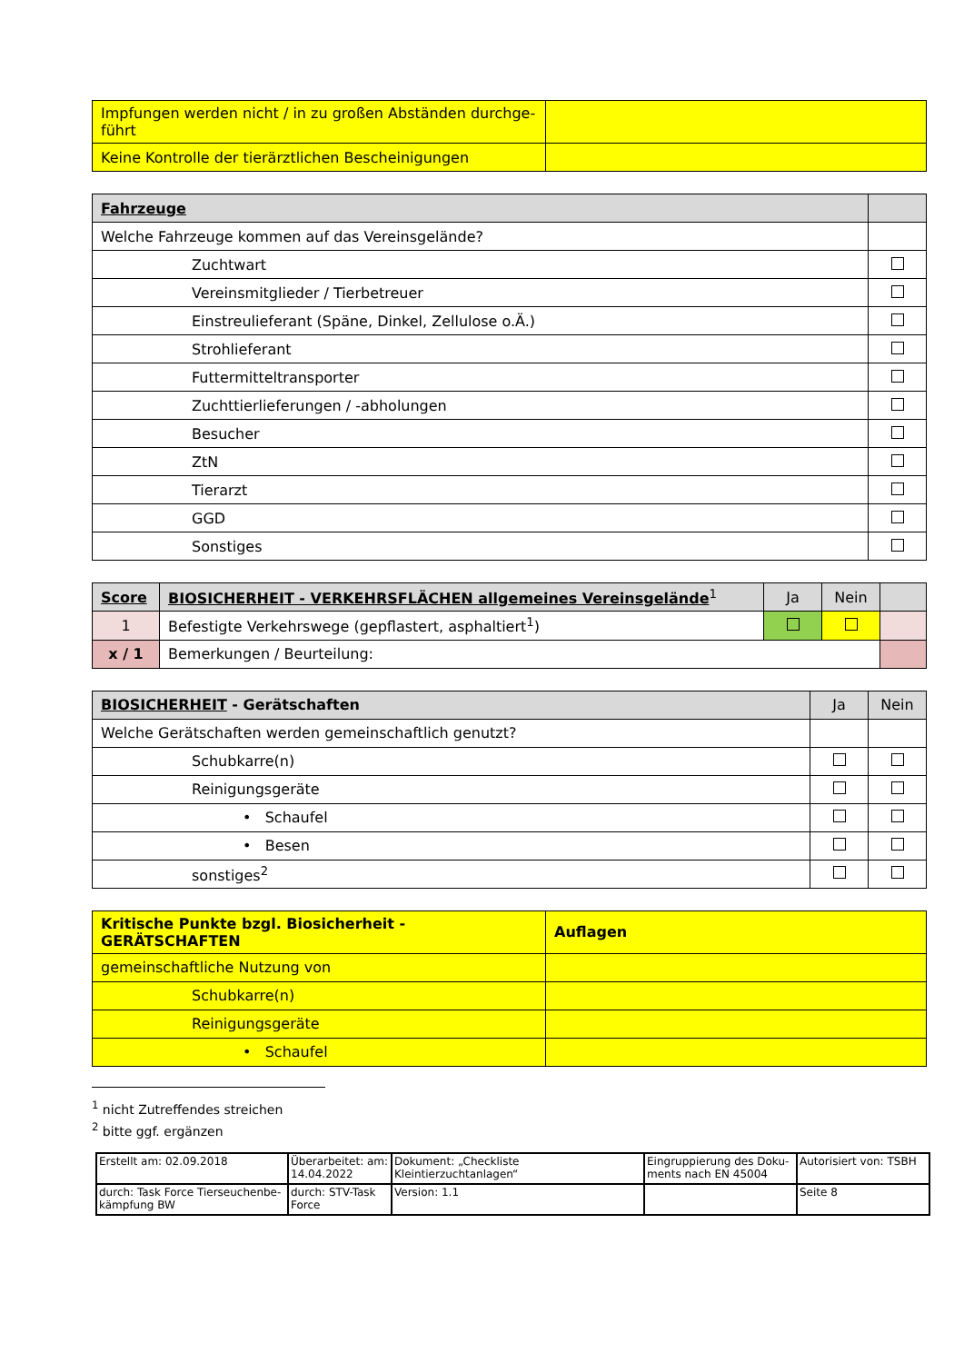| Impfungen werden nicht / in zu großen Abständen durchge-führt | |
| Keine Kontrolle der tierärztlichen Bescheinigungen | |
| Fahrzeuge | |
| Welche Fahrzeuge kommen auf das Vereinsgelände? | |
| Zuchtwart | |
| Vereinsmitglieder / Tierbetreuer | |
| Einstreulieferant (Späne, Dinkel, Zellulose o.Ä.) | |
| Strohlieferant | |
| Futtermitteltransporter | |
| Zuchttierlieferungen / -abholungen | |
| Besucher | |
| ZtN | |
| Tierarzt | |
| GGD | |
| Sonstiges | |
| Score | BIOSICHERHEIT - VERKEHRSFLÄCHEN allgemeines Vereinsgelände<sup>1</sup> | Ja | Nein | |
| 1 | Befestigte Verkehrswege (gepflastert, asphaltiert<sup>1</sup>) | | | |
| x / 1 | Bemerkungen / Beurteilung: | | | |
| BIOSICHERHEIT - Gerätschaften | Ja | Nein |
| Welche Gerätschaften werden gemeinschaftlich genutzt? | | |
| Schubkarre(n) | | |
| Reinigungsgeräte | | |
| • Schaufel | | |
| • Besen | | |
| sonstiges<sup>2</sup> | | |
| Kritische Punkte bzgl. Biosicherheit - GERÄTSCHAFTEN | Auflagen |
| gemeinschaftliche Nutzung von | |
| Schubkarre(n) | |
| Reinigungsgeräte | |
| • Schaufel | |
<sup>1</sup> nicht Zutreffendes streichen
<sup>2</sup> bitte ggf. ergänzen
| Erstellt am: 02.09.2018 | Überarbeitet: am: 14.04.2022 | Dokument: „Checkliste Kleintierzuchtanlagen“ | Eingruppierung des Doku-ments nach EN 45004 | Autorisiert von: TSBH |
| durch: Task Force Tierseuchenbe-kämpfung BW | durch: STV-Task Force | Version: 1.1 | | Seite 8 |